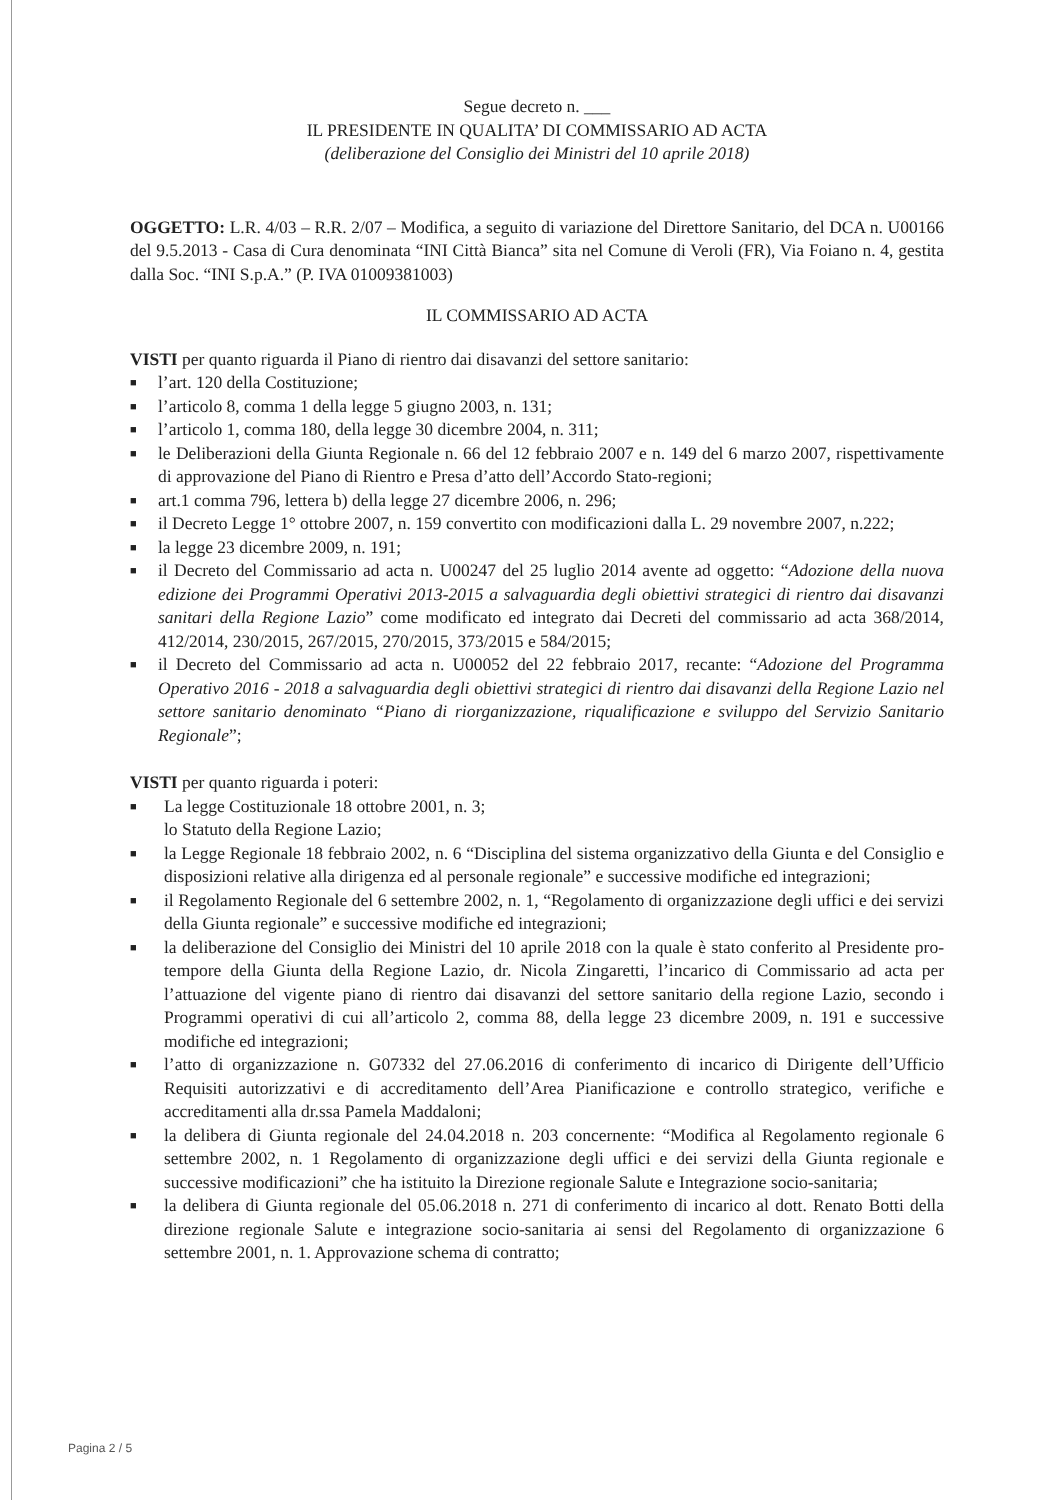Segue decreto n. ___
IL PRESIDENTE IN QUALITA’ DI COMMISSARIO AD ACTA
(deliberazione del Consiglio dei Ministri del 10 aprile 2018)
OGGETTO: L.R. 4/03 – R.R. 2/07 – Modifica, a seguito di variazione del Direttore Sanitario, del DCA n. U00166 del 9.5.2013 - Casa di Cura denominata “INI Città Bianca” sita nel Comune di Veroli (FR), Via Foiano n. 4, gestita dalla Soc. “INI S.p.A.” (P. IVA 01009381003)
IL COMMISSARIO AD ACTA
VISTI per quanto riguarda il Piano di rientro dai disavanzi del settore sanitario:
■ l’art. 120 della Costituzione;
■ l’articolo 8, comma 1 della legge 5 giugno 2003, n. 131;
■ l’articolo 1, comma 180, della legge 30 dicembre 2004, n. 311;
■ le Deliberazioni della Giunta Regionale n. 66 del 12 febbraio 2007 e n. 149 del 6 marzo 2007, rispettivamente di approvazione del Piano di Rientro e Presa d’atto dell’Accordo Stato-regioni;
■ art.1 comma 796, lettera b) della legge 27 dicembre 2006, n. 296;
■ il Decreto Legge 1° ottobre 2007, n. 159 convertito con modificazioni dalla L. 29 novembre 2007, n.222;
■ la legge 23 dicembre 2009, n. 191;
■ il Decreto del Commissario ad acta n. U00247 del 25 luglio 2014 avente ad oggetto: “Adozione della nuova edizione dei Programmi Operativi 2013-2015 a salvaguardia degli obiettivi strategici di rientro dai disavanzi sanitari della Regione Lazio” come modificato ed integrato dai Decreti del commissario ad acta 368/2014, 412/2014, 230/2015, 267/2015, 270/2015, 373/2015 e 584/2015;
■ il Decreto del Commissario ad acta n. U00052 del 22 febbraio 2017, recante: “Adozione del Programma Operativo 2016 - 2018 a salvaguardia degli obiettivi strategici di rientro dai disavanzi della Regione Lazio nel settore sanitario denominato “Piano di riorganizzazione, riqualificazione e sviluppo del Servizio Sanitario Regionale”;
VISTI per quanto riguarda i poteri:
■ La legge Costituzionale 18 ottobre 2001, n. 3;
lo Statuto della Regione Lazio;
■ la Legge Regionale 18 febbraio 2002, n. 6 “Disciplina del sistema organizzativo della Giunta e del Consiglio e disposizioni relative alla dirigenza ed al personale regionale” e successive modifiche ed integrazioni;
■ il Regolamento Regionale del 6 settembre 2002, n. 1, “Regolamento di organizzazione degli uffici e dei servizi della Giunta regionale” e successive modifiche ed integrazioni;
■ la deliberazione del Consiglio dei Ministri del 10 aprile 2018 con la quale è stato conferito al Presidente pro-tempore della Giunta della Regione Lazio, dr. Nicola Zingaretti, l’incarico di Commissario ad acta per l’attuazione del vigente piano di rientro dai disavanzi del settore sanitario della regione Lazio, secondo i Programmi operativi di cui all’articolo 2, comma 88, della legge 23 dicembre 2009, n. 191 e successive modifiche ed integrazioni;
■ l’atto di organizzazione n. G07332 del 27.06.2016 di conferimento di incarico di Dirigente dell’Ufficio Requisiti autorizzativi e di accreditamento dell’Area Pianificazione e controllo strategico, verifiche e accreditamenti alla dr.ssa Pamela Maddaloni;
■ la delibera di Giunta regionale del 24.04.2018 n. 203 concernente: “Modifica al Regolamento regionale 6 settembre 2002, n. 1 Regolamento di organizzazione degli uffici e dei servizi della Giunta regionale e successive modificazioni” che ha istituito la Direzione regionale Salute e Integrazione socio-sanitaria;
■ la delibera di Giunta regionale del 05.06.2018 n. 271 di conferimento di incarico al dott. Renato Botti della direzione regionale Salute e integrazione socio-sanitaria ai sensi del Regolamento di organizzazione 6 settembre 2001, n. 1. Approvazione schema di contratto;
Pagina 2 / 5